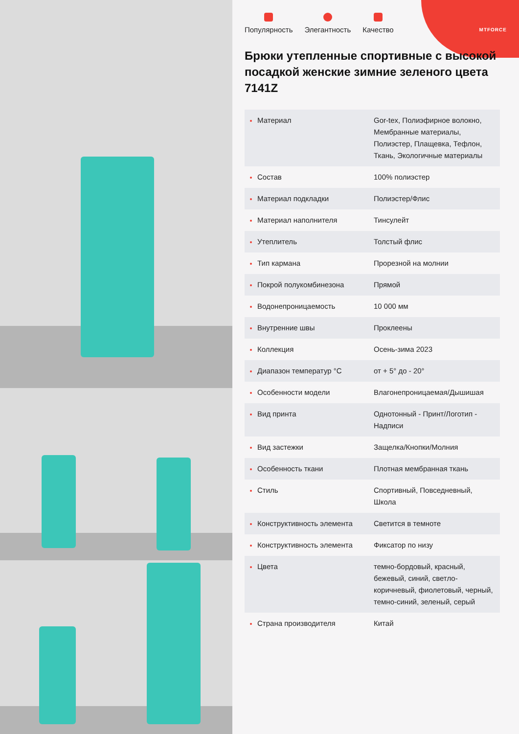MTFORCE
Популярность Элегантность Качество
Брюки утепленные спортивные с высокой посадкой женские зимние зеленого цвета 7141Z
| Материал | Gor-tex, Полиэфирное волокно, Мембранные материалы, Полиэстер, Плащевка, Тефлон, Ткань, Экологичные материалы |
| Состав | 100% полиэстер |
| Материал подкладки | Полиэстер/Флис |
| Материал наполнителя | Тинсулейт |
| Утеплитель | Толстый флис |
| Тип кармана | Прорезной на молнии |
| Покрой полукомбинезона | Прямой |
| Водонепроницаемость | 10 000 мм |
| Внутренние швы | Проклеены |
| Коллекция | Осень-зима 2023 |
| Диапазон температур °C | от + 5° до - 20° |
| Особенности модели | Влагонепроницаемая/Дышишая |
| Вид принта | Однотонный - Принт/Логотип - Надписи |
| Вид застежки | Защелка/Кнопки/Молния |
| Особенность ткани | Плотная мембранная ткань |
| Стиль | Спортивный, Повседневный, Школа |
| Конструктивность элемента | Светится в темноте |
| Конструктивность элемента | Фиксатор по низу |
| Цвета | темно-бордовый, красный, бежевый, синий, светло-коричневый, фиолетовый, черный, темно-синий, зеленый, серый |
| Страна производителя | Китай |